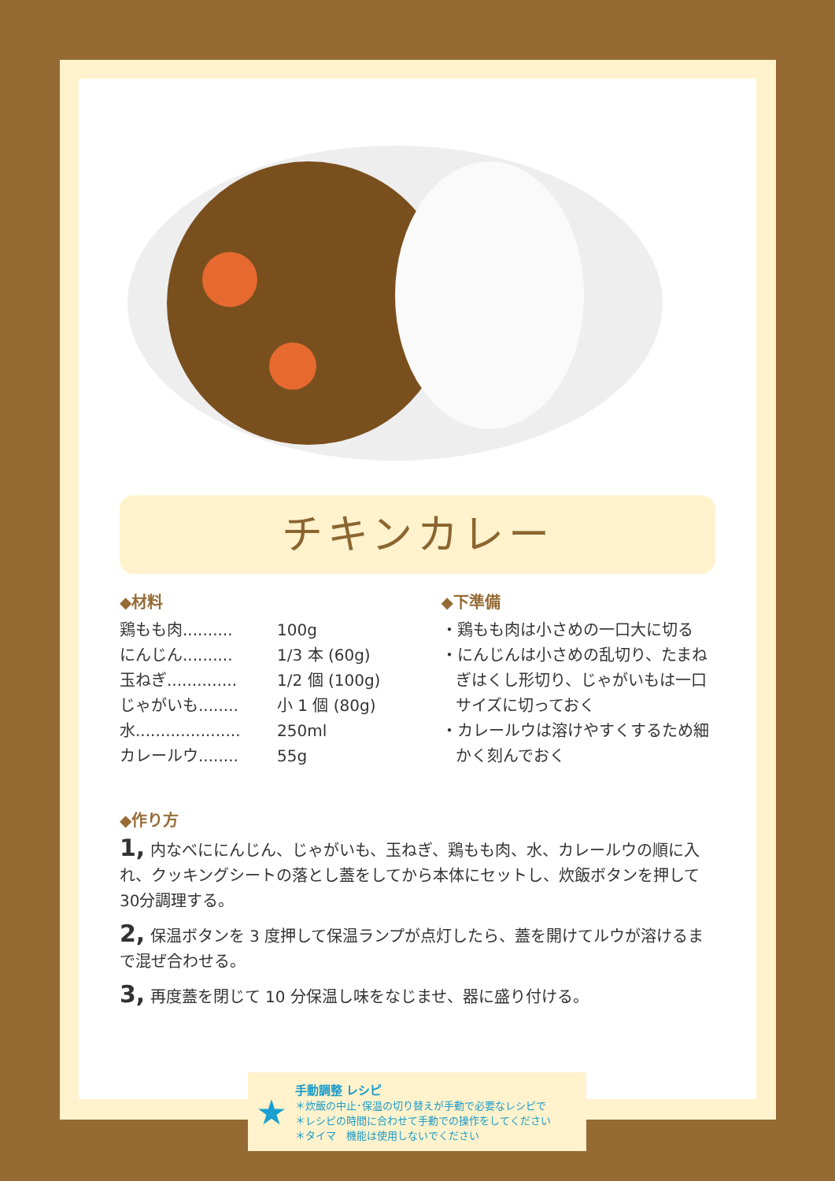チキンカレー
◆材料
鶏もも肉.......... 100g
にんじん.......... 1/3 本 (60g)
玉ねぎ.............. 1/2 個 (100g)
じゃがいも........ 小 1 個 (80g)
水..................... 250ml
カレールウ........ 55g
◆下準備
・鶏もも肉は小さめの一口大に切る
・にんじんは小さめの乱切り、たまねぎはくし形切り、じゃがいもは一口サイズに切っておく
・カレールウは溶けやすくするため細かく刻んでおく
◆作り方
1, 内なべににんじん、じゃがいも、玉ねぎ、鶏もも肉、水、カレールウの順に入れ、クッキングシートの落とし蓋をしてから本体にセットし、炊飯ボタンを押して30分調理する。
2, 保温ボタンを 3 度押して保温ランプが点灯したら、蓋を開けてルウが溶けるまで混ぜ合わせる。
3, 再度蓋を閉じて 10 分保温し味をなじませ、器に盛り付ける。
★
手動調整 レシピ
＊炊飯の中止･保温の切り替えが手動で必要なレシピで
＊レシピの時間に合わせて手動での操作をしてください
＊タイマ　機能は使用しないでください